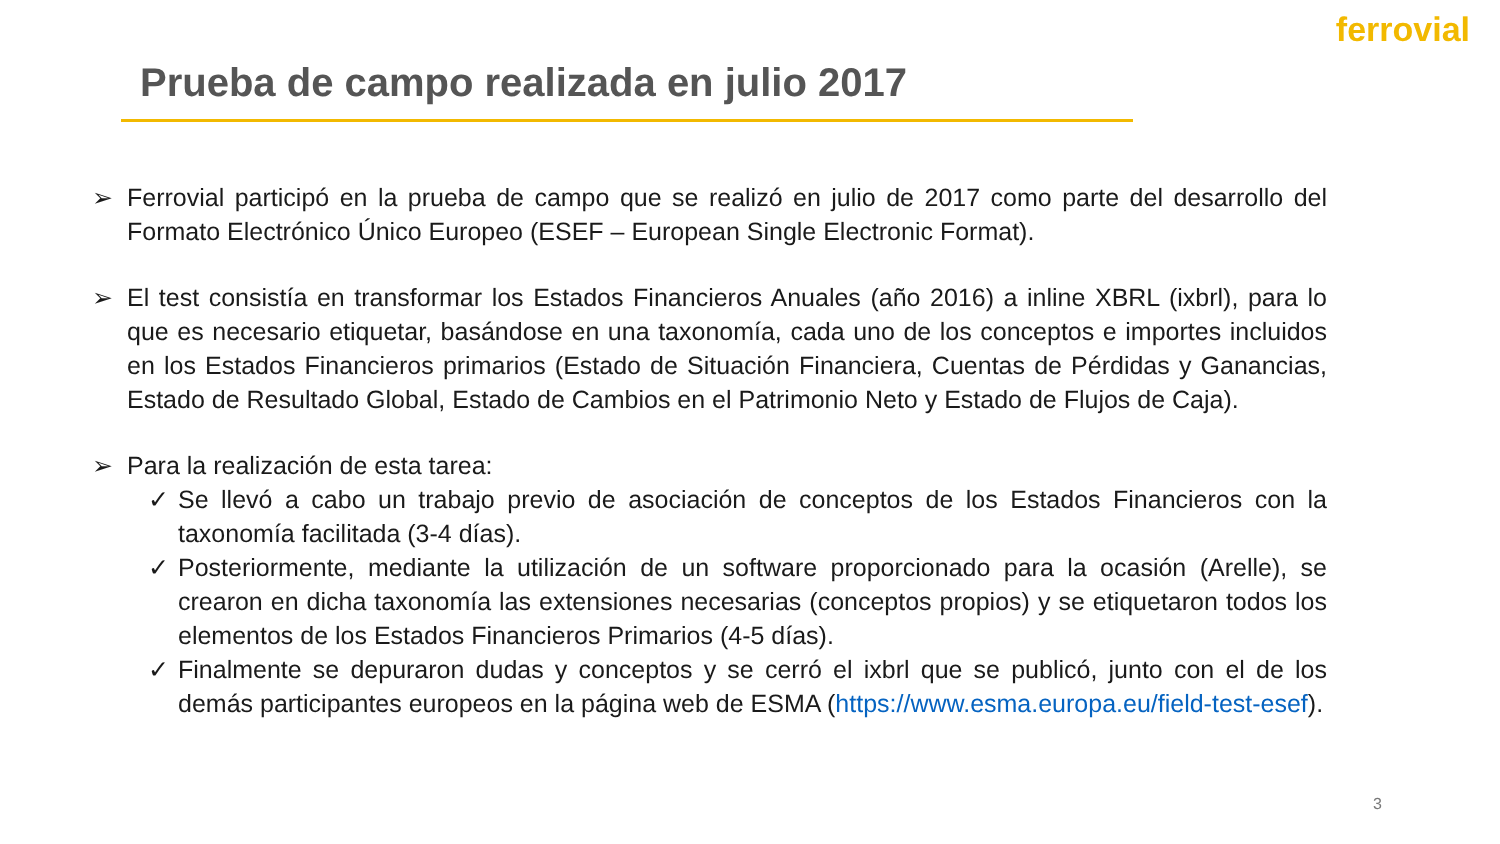ferrovial
Prueba de campo realizada en julio 2017
➢ Ferrovial participó en la prueba de campo que se realizó en julio de 2017 como parte del desarrollo del Formato Electrónico Único Europeo (ESEF – European Single Electronic Format).
➢ El test consistía en transformar los Estados Financieros Anuales (año 2016) a inline XBRL (ixbrl), para lo que es necesario etiquetar, basándose en una taxonomía, cada uno de los conceptos e importes incluidos en los Estados Financieros primarios (Estado de Situación Financiera, Cuentas de Pérdidas y Ganancias, Estado de Resultado Global, Estado de Cambios en el Patrimonio Neto y Estado de Flujos de Caja).
➢ Para la realización de esta tarea:
✓ Se llevó a cabo un trabajo previo de asociación de conceptos de los Estados Financieros con la taxonomía facilitada (3-4 días).
✓ Posteriormente, mediante la utilización de un software proporcionado para la ocasión (Arelle), se crearon en dicha taxonomía las extensiones necesarias (conceptos propios) y se etiquetaron todos los elementos de los Estados Financieros Primarios (4-5 días).
✓ Finalmente se depuraron dudas y conceptos y se cerró el ixbrl que se publicó, junto con el de los demás participantes europeos en la página web de ESMA (https://www.esma.europa.eu/field-test-esef).
3